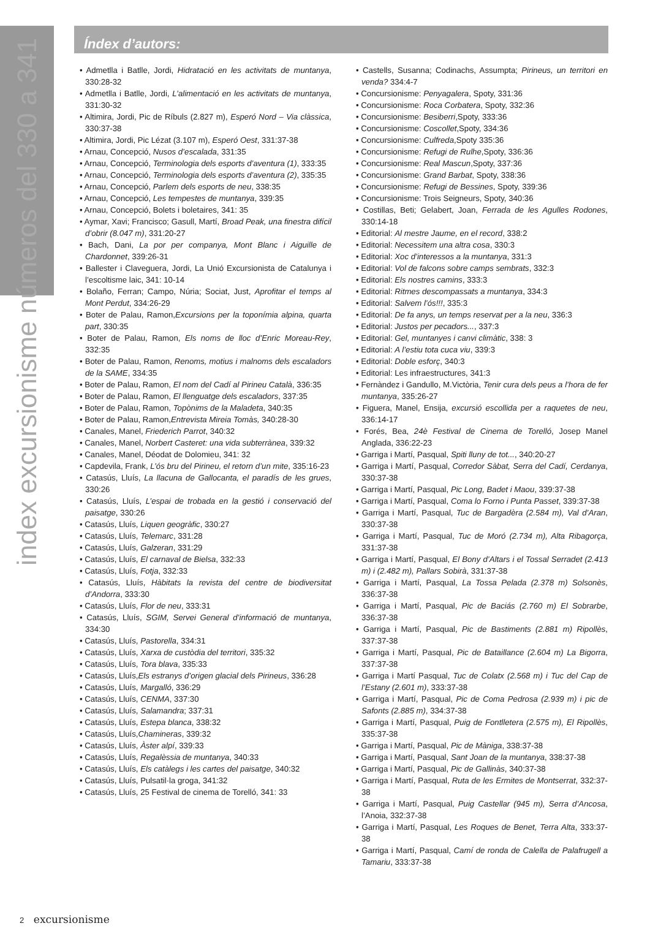index excursionisme números del 330 a 341
Índex d’autors:
Admetlla i Batlle, Jordi, Hidratació en les activitats de muntanya, 330:28-32
Admetlla i Batlle, Jordi, L’alimentació en les activitats de muntanya, 331:30-32
Altimira, Jordi, Pic de Ríbuls (2.827 m), Esperó Nord – Via clàssica, 330:37-38
Altimira, Jordi, Pic Lézat (3.107 m), Esperó Oest, 331:37-38
Arnau, Concepció, Nusos d’escalada, 331:35
Arnau, Concepció, Terminologia dels esports d’aventura (1), 333:35
Arnau, Concepció, Terminologia dels esports d’aventura (2), 335:35
Arnau, Concepció, Parlem dels esports de neu, 338:35
Arnau, Concepció, Les tempestes de muntanya, 339:35
Arnau, Concepció, Bolets i boletaires, 341: 35
Aymar, Xavi; Francisco; Gasull, Martí, Broad Peak, una finestra difícil d’obrir (8.047 m), 331:20-27
Bach, Dani, La por per companya, Mont Blanc i Aiguille de Chardonnet, 339:26-31
Ballester i Claveguera, Jordi, La Unió Excursionista de Catalunya i l’escoltisme laic, 341: 10-14
Bolaño, Ferran; Campo, Núria; Sociat, Just, Aprofitar el temps al Mont Perdut, 334:26-29
Boter de Palau, Ramon,Excursions per la toponímia alpina, quarta part, 330:35
Boter de Palau, Ramon, Els noms de lloc d’Enric Moreau-Rey, 332:35
Boter de Palau, Ramon, Renoms, motius i malnoms dels escaladors de la SAME, 334:35
Boter de Palau, Ramon, El nom del Cadí al Pirineu Català, 336:35
Boter de Palau, Ramon, El llenguatge dels escaladors, 337:35
Boter de Palau, Ramon, Topònims de la Maladeta, 340:35
Boter de Palau, Ramon,Entrevista Mireia Tomàs, 340:28-30
Canales, Manel, Friederich Parrot, 340:32
Canales, Manel, Norbert Casteret: una vida subterrànea, 339:32
Canales, Manel, Déodat de Dolomieu, 341: 32
Capdevila, Frank, L’ós bru del Pirineu, el retorn d’un mite, 335:16-23
Catasús, Lluís, La llacuna de Gallocanta, el paradís de les grues, 330:26
Catasús, Lluís, L’espai de trobada en la gestió i conservació del paisatge, 330:26
Catasús, Lluís, Liquen geogràfic, 330:27
Catasús, Lluís, Telemarc, 331:28
Catasús, Lluís, Galzeran, 331:29
Catasús, Lluís, El carnaval de Bielsa, 332:33
Catasús, Lluís, Fotja, 332:33
Catasús, Lluís, Hàbitats la revista del centre de biodiversitat d’Andorra, 333:30
Catasús, Lluís, Flor de neu, 333:31
Catasús, Lluís, SGIM, Servei General d’informació de muntanya, 334:30
Catasús, Lluís, Pastorella, 334:31
Catasús, Lluís, Xarxa de custòdia del territori, 335:32
Catasús, Lluís, Tora blava, 335:33
Catasús, Lluís,Els estranys d’origen glacial dels Pirineus, 336:28
Catasús, Lluís, Margalló, 336:29
Catasús, Lluís, CENMA, 337:30
Catasús, Lluís, Salamandra; 337:31
Catasús, Lluís, Estepa blanca, 338:32
Catasús, Lluís,Chamineras, 339:32
Catasús, Lluís, Àster alpí, 339:33
Catasús, Lluís, Regalèssia de muntanya, 340:33
Catasús, Lluís, Els catàlegs i les cartes del paisatge, 340:32
Catasús, Lluís, Pulsatil·la groga, 341:32
Catasús, Lluís, 25 Festival de cinema de Torelló, 341: 33
Castells, Susanna; Codinachs, Assumpta; Pirineus, un territori en venda? 334:4-7
Concursionisme: Penyagalera, Spoty, 331:36
Concursionisme: Roca Corbatera, Spoty, 332:36
Concursionisme: Besiberri,Spoty, 333:36
Concursionisme: Coscollet,Spoty, 334:36
Concursionisme: Culfreda,Spoty 335:36
Concursionisme: Refugi de Rulhe,Spoty, 336:36
Concursionisme: Real Mascun,Spoty, 337:36
Concursionisme: Grand Barbat, Spoty, 338:36
Concursionisme: Refugi de Bessines, Spoty, 339:36
Concursionisme: Trois Seigneurs, Spoty, 340:36
Costillas, Beti; Gelabert, Joan, Ferrada de les Agulles Rodones, 330:14-18
Editorial: Al mestre Jaume, en el record, 338:2
Editorial: Necessitem una altra cosa, 330:3
Editorial: Xoc d’interessos a la muntanya, 331:3
Editorial: Vol de falcons sobre camps sembrats, 332:3
Editorial: Els nostres camins, 333:3
Editorial: Ritmes descompassats a muntanya, 334:3
Editorial: Salvem l’ós!!!, 335:3
Editorial: De fa anys, un temps reservat per a la neu, 336:3
Editorial: Justos per pecadors..., 337:3
Editorial: Gel, muntanyes i canvi climàtic, 338: 3
Editorial: A l’estiu tota cuca viu, 339:3
Editorial: Doble esforç, 340:3
Editorial: Les infraestructures, 341:3
Fernàndez i Gandullo, M.Victòria, Tenir cura dels peus a l’hora de fer muntanya, 335:26-27
Figuera, Manel, Ensija, excursió escollida per a raquetes de neu, 336:14-17
Forés, Bea, 24è Festival de Cinema de Torelló, Josep Manel Anglada, 336:22-23
Garriga i Martí, Pasqual, Spiti lluny de tot..., 340:20-27
Garriga i Martí, Pasqual, Corredor Sàbat, Serra del Cadí, Cerdanya, 330:37-38
Garriga i Martí, Pasqual, Pic Long, Badet i Maou, 339:37-38
Garriga i Martí, Pasqual, Coma lo Forno i Punta Passet, 339:37-38
Garriga i Martí, Pasqual, Tuc de Bargadèra (2.584 m), Val d’Aran, 330:37-38
Garriga i Martí, Pasqual, Tuc de Moró (2.734 m), Alta Ribagorça, 331:37-38
Garriga i Martí, Pasqual, El Bony d’Altars i el Tossal Serradet (2.413 m) i (2.482 m), Pallars Sobirà, 331:37-38
Garriga i Martí, Pasqual, La Tossa Pelada (2.378 m) Solsonès, 336:37-38
Garriga i Martí, Pasqual, Pic de Baciás (2.760 m) El Sobrarbe, 336:37-38
Garriga i Martí, Pasqual, Pic de Bastiments (2.881 m) Ripollès, 337:37-38
Garriga i Martí, Pasqual, Pic de Bataillance (2.604 m) La Bigorra, 337:37-38
Garriga i Martí Pasqual, Tuc de Colatx (2.568 m) i Tuc del Cap de l’Estany (2.601 m), 333:37-38
Garriga i Martí, Pasqual, Pic de Coma Pedrosa (2.939 m) i pic de Safonts (2.885 m), 334:37-38
Garriga i Martí, Pasqual, Puig de Fontlletera (2.575 m), El Ripollès, 335:37-38
Garriga i Martí, Pasqual, Pic de Màniga, 338:37-38
Garriga i Martí, Pasqual, Sant Joan de la muntanya, 338:37-38
Garriga i Martí, Pasqual, Pic de Gallinàs, 340:37-38
Garriga i Martí, Pasqual, Ruta de les Ermites de Montserrat, 332:37-38
Garriga i Martí, Pasqual, Puig Castellar (945 m), Serra d’Ancosa, l’Anoia, 332:37-38
Garriga i Martí, Pasqual, Les Roques de Benet, Terra Alta, 333:37-38
Garriga i Martí, Pasqual, Camí de ronda de Calella de Palafrugell a Tamariu, 333:37-38
2 excursionisme